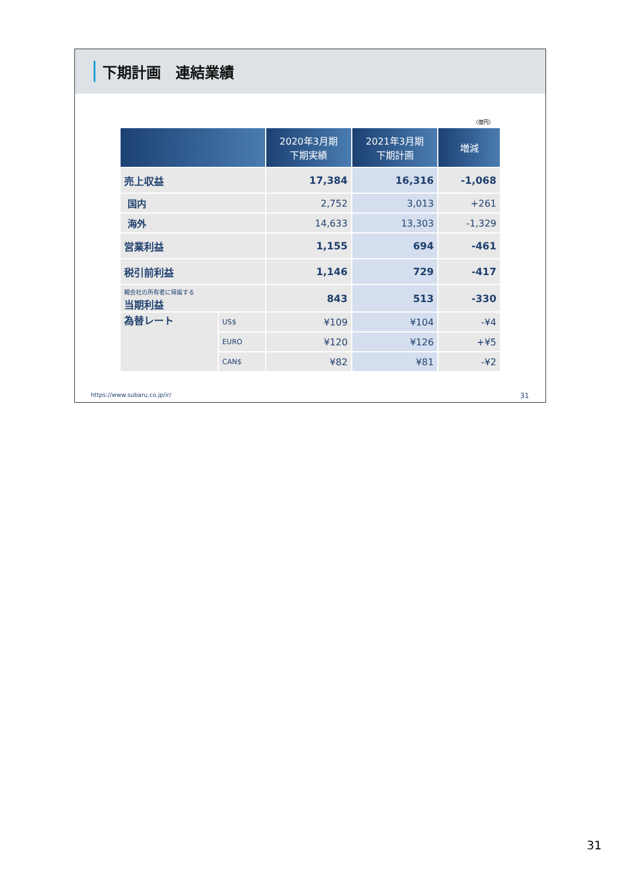下期計画　連結業績
（億円）
| | | 2020年3月期 下期実績 | 2021年3月期 下期計画 | 増減 |
| --- | --- | --- | --- | --- |
| 売上収益 | | 17,384 | 16,316 | -1,068 |
| 国内 | | 2,752 | 3,013 | +261 |
| 海外 | | 14,633 | 13,303 | -1,329 |
| 営業利益 | | 1,155 | 694 | -461 |
| 税引前利益 | | 1,146 | 729 | -417 |
| 親会社の所有者に帰属する 当期利益 | | 843 | 513 | -330 |
| 為替レート | US$ | ¥109 | ¥104 | -¥4 |
| | EURO | ¥120 | ¥126 | +¥5 |
| | CAN$ | ¥82 | ¥81 | -¥2 |
https://www.subaru.co.jp/ir/ 31
31